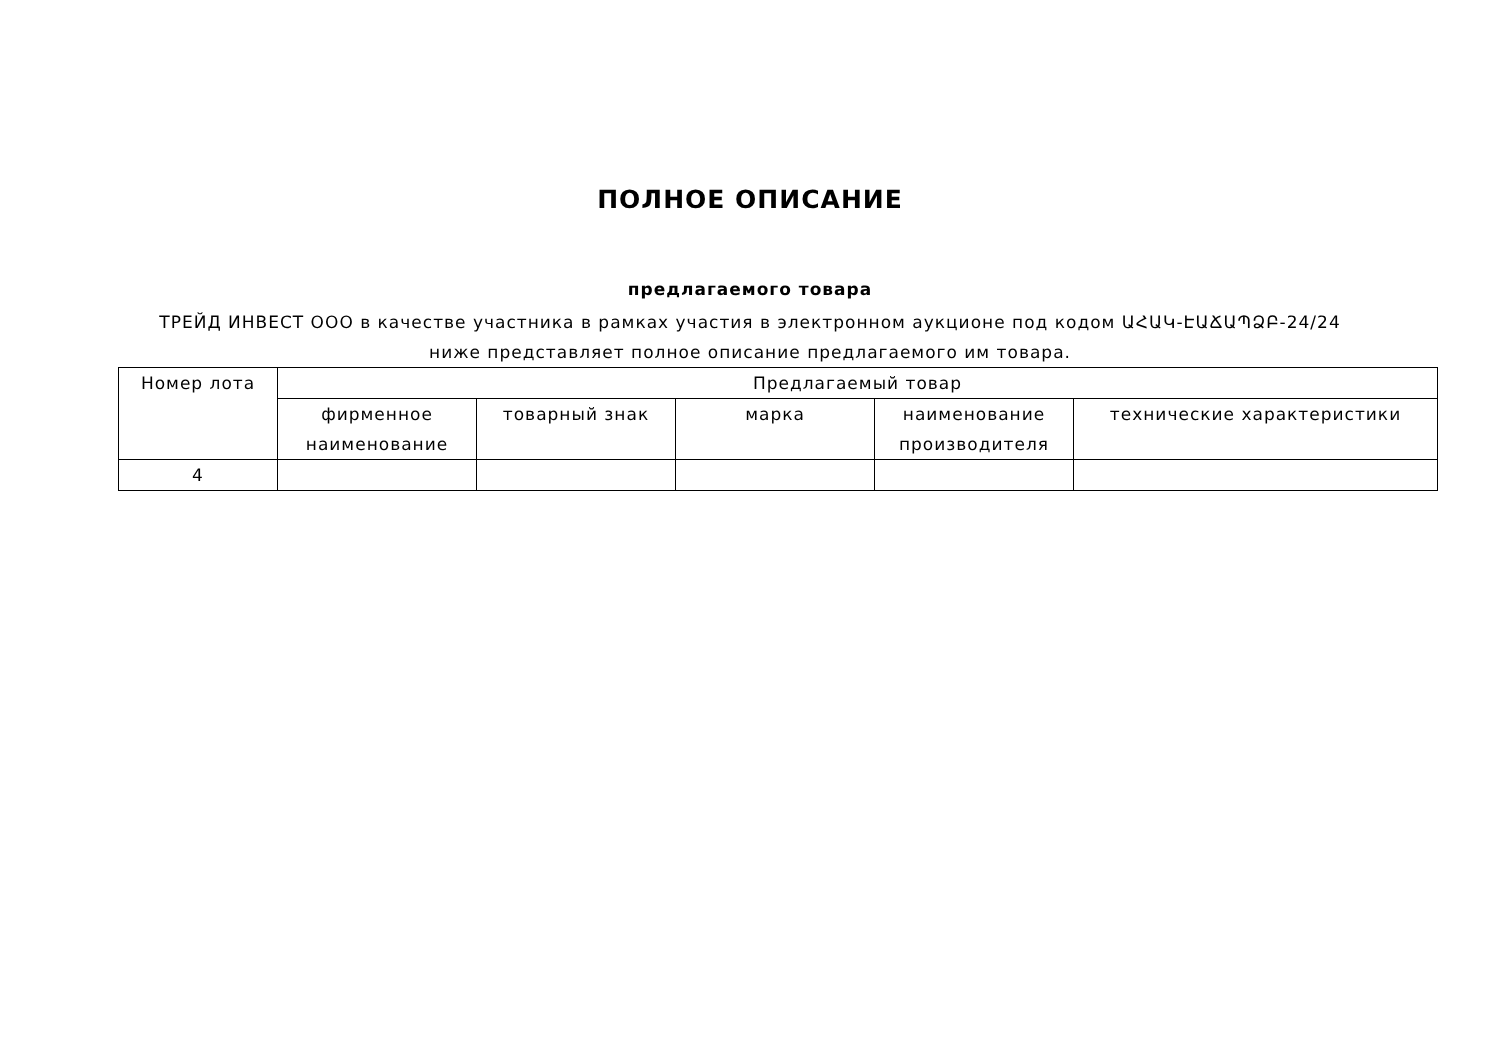ПОЛНОЕ ОПИСАНИЕ
предлагаемого товара
ТРЕЙД ИНВЕСТ ООО в качестве участника в рамках участия в электронном аукционе под кодом ԱՀԱԿ-ԷԱՃԱՊՁԲ-24/24 ниже представляет полное описание предлагаемого им товара.
| Номер лота | Предлагаемый товар | | | | |
| --- | --- | --- | --- | --- | --- |
| | фирменное наименование | товарный знак | марка | наименование производителя | технические характеристики |
| 4 | | | | | |